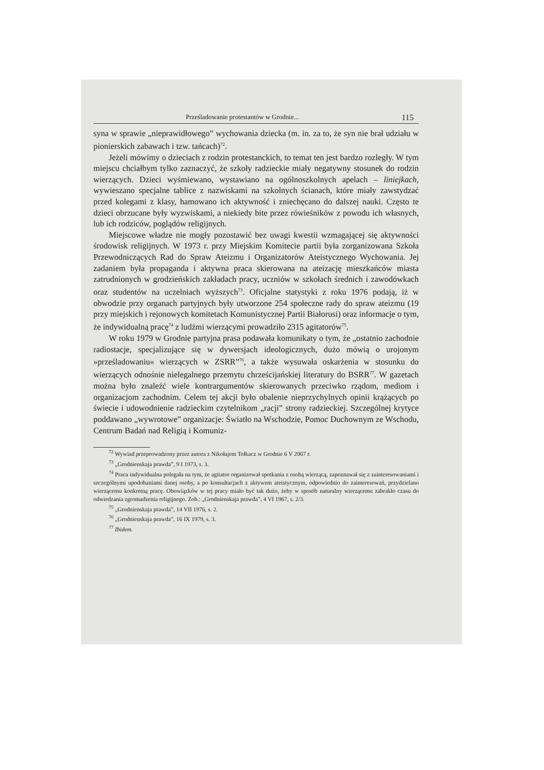Prześladowanie protestantów w Grodnie... 115
syna w sprawie „nieprawidłowego” wychowania dziecka (m. in. za to, że syn nie brał udziału w pionierskich zabawach i tzw. tańcach)<sup>72</sup>.
Jeżeli mówimy o dzieciach z rodzin protestanckich, to temat ten jest bardzo rozległy. W tym miejscu chciałbym tylko zaznaczyć, że szkoły radzieckie miały negatywny stosunek do rodzin wierzących. Dzieci wyśmiewano, wystawiano na ogólnoszkolnych apelach – liniejkach, wywieszano specjalne tablice z nazwiskami na szkolnych ścianach, które miały zawstydzać przed kolegami z klasy, hamowano ich aktywność i zniechęcano do dalszej nauki. Często te dzieci obrzucane były wyzwiskami, a niekiedy bite przez rówieśników z powodu ich własnych, lub ich rodziców, poglądów religijnych.
Miejscowe władze nie mogły pozostawić bez uwagi kwestii wzmagającej się aktywności środowisk religijnych. W 1973 r. przy Miejskim Komitecie partii była zorganizowana Szkoła Przewodniczących Rad do Spraw Ateizmu i Organizatorów Ateistycznego Wychowania. Jej zadaniem była propaganda i aktywna praca skierowana na ateizację mieszkańców miasta zatrudnionych w grodzieńskich zakładach pracy, uczniów w szkołach średnich i zawodówkach oraz studentów na uczelniach wyższych<sup>73</sup>. Oficjalne statystyki z roku 1976 podają, iż w obwodzie przy organach partyjnych były utworzone 254 społeczne rady do spraw ateizmu (19 przy miejskich i rejonowych komitetach Komunistycznej Partii Białorusi) oraz informacje o tym, że indywidualną pracę<sup>74</sup> z ludźmi wierzącymi prowadziło 2315 agitatorów<sup>75</sup>.
W roku 1979 w Grodnie partyjna prasa podawała komunikaty o tym, że „ostatnio zachodnie radiostacje, specjalizujące się w dywersjach ideologicznych, dużo mówią o urojonym »prześladowaniu« wierzących w ZSRR”<sup>76</sup>, a także wysuwała oskarżenia w stosunku do wierzących odnośnie nielegalnego przemytu chrześcijańskiej literatury do BSRR<sup>77</sup>. W gazetach można było znaleźć wiele kontrargumentów skierowanych przeciwko rządom, mediom i organizacjom zachodnim. Celem tej akcji było obalenie nieprzychylnych opinii krążących po świecie i udowodnienie radzieckim czytelnikom „racji” strony radzieckiej. Szczególnej krytyce poddawano „wywrotowe” organizacje: Światło na Wschodzie, Pomoc Duchownym ze Wschodu, Centrum Badań nad Religią i Komuniz-
<sup>72</sup> Wywiad przeprowadzony przez autora z Nikołajem Tołkacz w Grodnie 6 V 2007 r.
<sup>73</sup> „Grodnienskaja prawda”, 9 I 1973, s. 3.
<sup>74</sup> Praca indywidualna polegała na tym, że agitator organizował spotkania z osobą wierzącą, zapoznawał się z zainteresowaniami i szczególnymi upodobaniami danej osoby, a po konsultacjach z aktywem ateistycznym, odpowiednio do zainteresowań, przydzielano wierzącemu konkretną pracę. Obowiązków w tej pracy miało być tak dużo, żeby w sposób naturalny wierzącemu zabrakło czasu do odwiedzania zgromadzenia religijnego. Zob.: „Grodnienskaja prawda”, 4 VI 1967, s. 2/3.
<sup>75</sup> „Grodnienskaja prawda”, 14 VII 1976, s. 2.
<sup>76</sup> „Grodnienskaja prawda”, 16 IX 1979, s. 3.
<sup>77</sup> Ibidem.